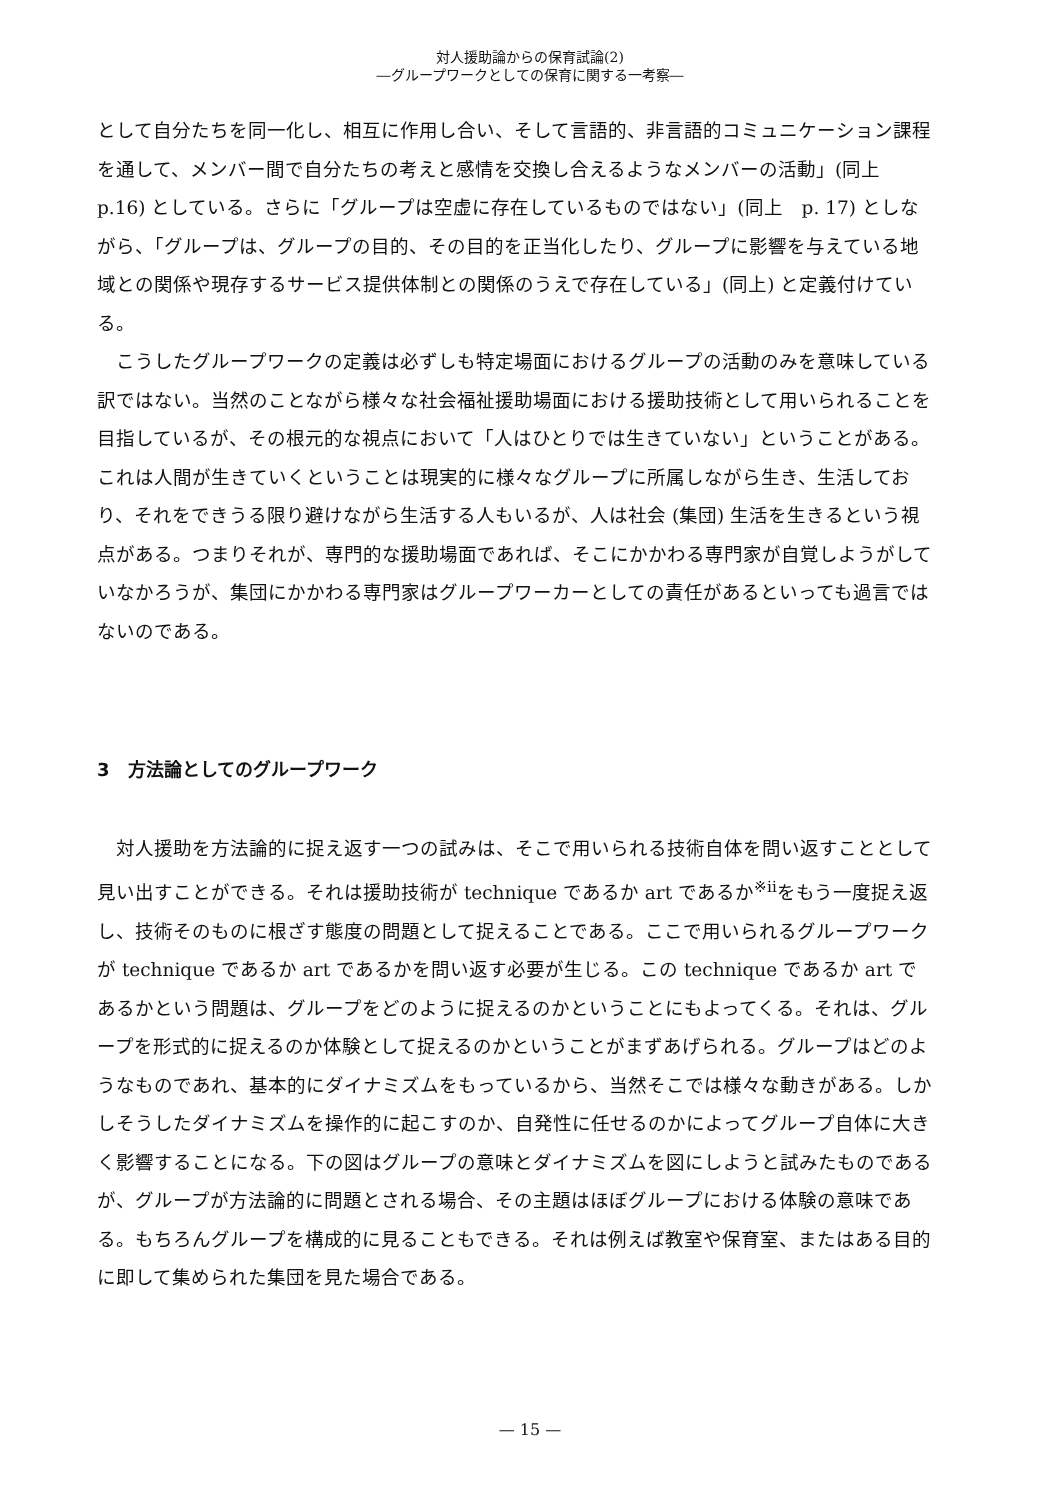対人援助論からの保育試論(2)
―グループワークとしての保育に関する一考察―
として自分たちを同一化し、相互に作用し合い、そして言語的、非言語的コミュニケーション課程を通して、メンバー間で自分たちの考えと感情を交換し合えるようなメンバーの活動」(同上　p.16) としている。さらに「グループは空虚に存在しているものではない」(同上　p. 17) としながら、「グループは、グループの目的、その目的を正当化したり、グループに影響を与えている地域との関係や現存するサービス提供体制との関係のうえで存在している」(同上) と定義付けている。
　こうしたグループワークの定義は必ずしも特定場面におけるグループの活動のみを意味している訳ではない。当然のことながら様々な社会福祉援助場面における援助技術として用いられることを目指しているが、その根元的な視点において「人はひとりでは生きていない」ということがある。これは人間が生きていくということは現実的に様々なグループに所属しながら生き、生活しており、それをできうる限り避けながら生活する人もいるが、人は社会 (集団) 生活を生きるという視点がある。つまりそれが、専門的な援助場面であれば、そこにかかわる専門家が自覚しようがしていなかろうが、集団にかかわる専門家はグループワーカーとしての責任があるといっても過言ではないのである。
3　方法論としてのグループワーク
　対人援助を方法論的に捉え返す一つの試みは、そこで用いられる技術自体を問い返すこととして見い出すことができる。それは援助技術が technique であるか art であるか<sup>※ⅱ</sup>をもう一度捉え返し、技術そのものに根ざす態度の問題として捉えることである。ここで用いられるグループワークが technique であるか art であるかを問い返す必要が生じる。この technique であるか art であるかという問題は、グループをどのように捉えるのかということにもよってくる。それは、グループを形式的に捉えるのか体験として捉えるのかということがまずあげられる。グループはどのようなものであれ、基本的にダイナミズムをもっているから、当然そこでは様々な動きがある。しかしそうしたダイナミズムを操作的に起こすのか、自発性に任せるのかによってグループ自体に大きく影響することになる。下の図はグループの意味とダイナミズムを図にしようと試みたものであるが、グループが方法論的に問題とされる場合、その主題はほぼグループにおける体験の意味である。もちろんグループを構成的に見ることもできる。それは例えば教室や保育室、またはある目的に即して集められた集団を見た場合である。
— 15 —